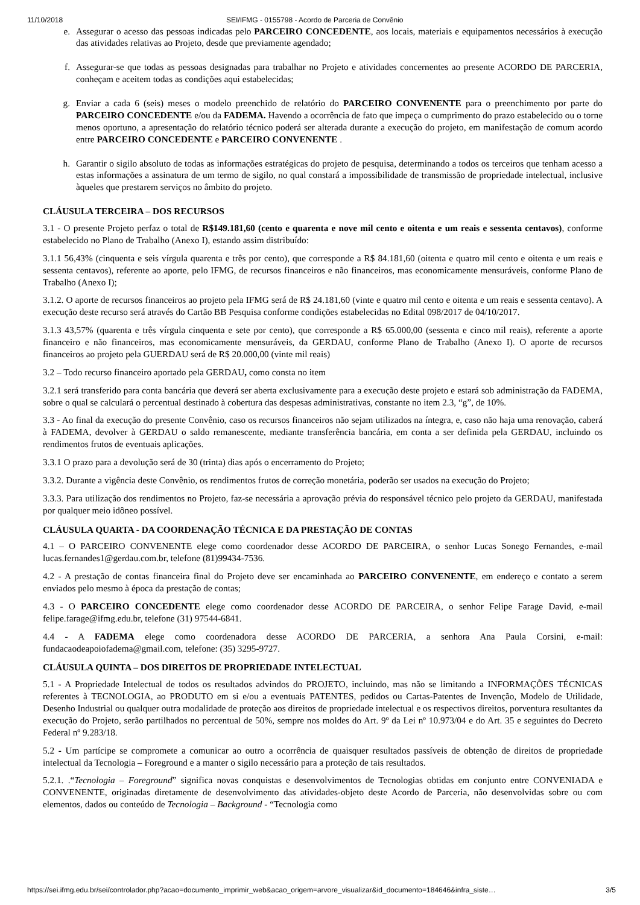11/10/2018 SEI/IFMG - 0155798 - Acordo de Parceria de Convênio
e. Assegurar o acesso das pessoas indicadas pelo PARCEIRO CONCEDENTE, aos locais, materiais e equipamentos necessários à execução das atividades relativas ao Projeto, desde que previamente agendado;
f. Assegurar-se que todas as pessoas designadas para trabalhar no Projeto e atividades concernentes ao presente ACORDO DE PARCERIA, conheçam e aceitem todas as condições aqui estabelecidas;
g. Enviar a cada 6 (seis) meses o modelo preenchido de relatório do PARCEIRO CONVENENTE para o preenchimento por parte do PARCEIRO CONCEDENTE e/ou da FADEMA. Havendo a ocorrência de fato que impeça o cumprimento do prazo estabelecido ou o torne menos oportuno, a apresentação do relatório técnico poderá ser alterada durante a execução do projeto, em manifestação de comum acordo entre PARCEIRO CONCEDENTE e PARCEIRO CONVENENTE .
h. Garantir o sigilo absoluto de todas as informações estratégicas do projeto de pesquisa, determinando a todos os terceiros que tenham acesso a estas informações a assinatura de um termo de sigilo, no qual constará a impossibilidade de transmissão de propriedade intelectual, inclusive àqueles que prestarem serviços no âmbito do projeto.
CLÁUSULA TERCEIRA – DOS RECURSOS
3.1 - O presente Projeto perfaz o total de R$149.181,60 (cento e quarenta e nove mil cento e oitenta e um reais e sessenta centavos), conforme estabelecido no Plano de Trabalho (Anexo I), estando assim distribuído:
3.1.1 56,43% (cinquenta e seis vírgula quarenta e três por cento), que corresponde a R$ 84.181,60 (oitenta e quatro mil cento e oitenta e um reais e sessenta centavos), referente ao aporte, pelo IFMG, de recursos financeiros e não financeiros, mas economicamente mensuráveis, conforme Plano de Trabalho (Anexo I);
3.1.2. O aporte de recursos financeiros ao projeto pela IFMG será de R$ 24.181,60 (vinte e quatro mil cento e oitenta e um reais e sessenta centavo). A execução deste recurso será através do Cartão BB Pesquisa conforme condições estabelecidas no Edital 098/2017 de 04/10/2017.
3.1.3 43,57% (quarenta e três vírgula cinquenta e sete por cento), que corresponde a R$ 65.000,00 (sessenta e cinco mil reais), referente a aporte financeiro e não financeiros, mas economicamente mensuráveis, da GERDAU, conforme Plano de Trabalho (Anexo I). O aporte de recursos financeiros ao projeto pela GUERDAU será de R$ 20.000,00 (vinte mil reais)
3.2 – Todo recurso financeiro aportado pela GERDAU, como consta no item
3.2.1 será transferido para conta bancária que deverá ser aberta exclusivamente para a execução deste projeto e estará sob administração da FADEMA, sobre o qual se calculará o percentual destinado à cobertura das despesas administrativas, constante no item 2.3, “g”, de 10%.
3.3 - Ao final da execução do presente Convênio, caso os recursos financeiros não sejam utilizados na íntegra, e, caso não haja uma renovação, caberá à FADEMA, devolver à GERDAU o saldo remanescente, mediante transferência bancária, em conta a ser definida pela GERDAU, incluindo os rendimentos frutos de eventuais aplicações.
3.3.1 O prazo para a devolução será de 30 (trinta) dias após o encerramento do Projeto;
3.3.2. Durante a vigência deste Convênio, os rendimentos frutos de correção monetária, poderão ser usados na execução do Projeto;
3.3.3. Para utilização dos rendimentos no Projeto, faz-se necessária a aprovação prévia do responsável técnico pelo projeto da GERDAU, manifestada por qualquer meio idôneo possível.
CLÁUSULA QUARTA - DA COORDENAÇÃO TÉCNICA E DA PRESTAÇÃO DE CONTAS
4.1 – O PARCEIRO CONVENENTE elege como coordenador desse ACORDO DE PARCEIRA, o senhor Lucas Sonego Fernandes, e-mail lucas.fernandes1@gerdau.com.br, telefone (81)99434-7536.
4.2 - A prestação de contas financeira final do Projeto deve ser encaminhada ao PARCEIRO CONVENENTE, em endereço e contato a serem enviados pelo mesmo à época da prestação de contas;
4.3 - O PARCEIRO CONCEDENTE elege como coordenador desse ACORDO DE PARCEIRA, o senhor Felipe Farage David, e-mail felipe.farage@ifmg.edu.br, telefone (31) 97544-6841.
4.4 - A FADEMA elege como coordenadora desse ACORDO DE PARCERIA, a senhora Ana Paula Corsini, e-mail: fundacaodeapoiofadema@gmail.com, telefone: (35) 3295-9727.
CLÁUSULA QUINTA – DOS DIREITOS DE PROPRIEDADE INTELECTUAL
5.1 - A Propriedade Intelectual de todos os resultados advindos do PROJETO, incluindo, mas não se limitando a INFORMAÇÕES TÉCNICAS referentes à TECNOLOGIA, ao PRODUTO em si e/ou a eventuais PATENTES, pedidos ou Cartas-Patentes de Invenção, Modelo de Utilidade, Desenho Industrial ou qualquer outra modalidade de proteção aos direitos de propriedade intelectual e os respectivos direitos, porventura resultantes da execução do Projeto, serão partilhados no percentual de 50%, sempre nos moldes do Art. 9º da Lei nº 10.973/04 e do Art. 35 e seguintes do Decreto Federal nº 9.283/18.
5.2 - Um partícipe se compromete a comunicar ao outro a ocorrência de quaisquer resultados passíveis de obtenção de direitos de propriedade intelectual da Tecnologia – Foreground e a manter o sigilo necessário para a proteção de tais resultados.
5.2.1. .“Tecnologia – Foreground” significa novas conquistas e desenvolvimentos de Tecnologias obtidas em conjunto entre CONVENIADA e CONVENENTE, originadas diretamente de desenvolvimento das atividades-objeto deste Acordo de Parceria, não desenvolvidas sobre ou com elementos, dados ou conteúdo de Tecnologia – Background - “Tecnologia como
https://sei.ifmg.edu.br/sei/controlador.php?acao=documento_imprimir_web&acao_origem=arvore_visualizar&id_documento=184646&infra_siste… 3/5